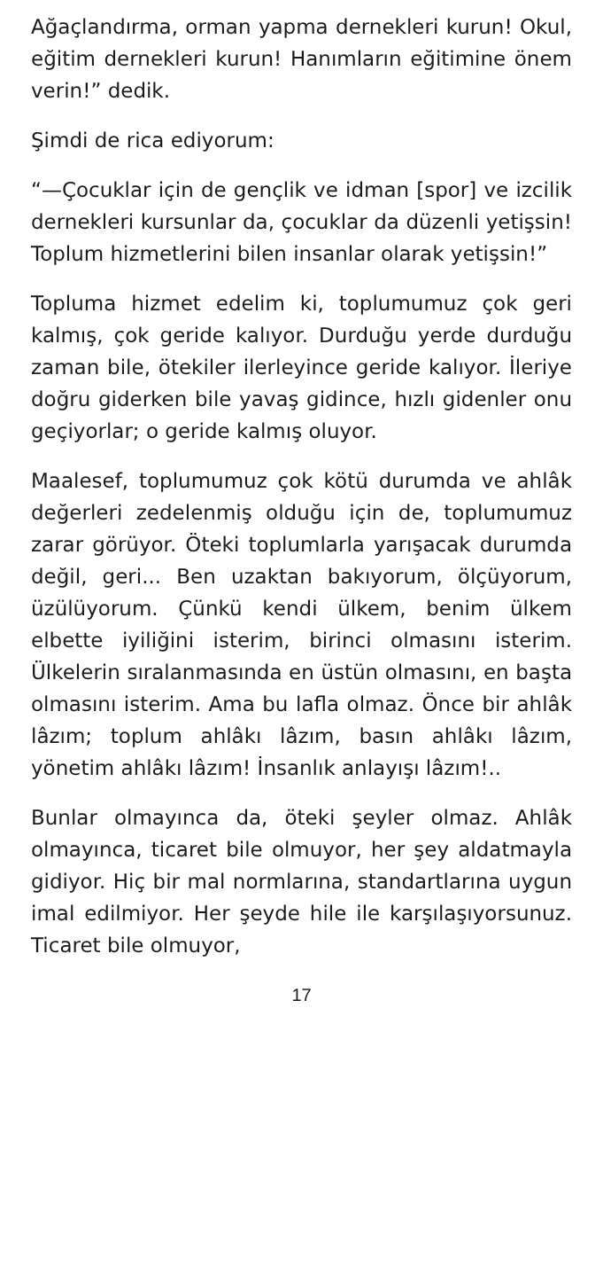Ağaçlandırma, orman yapma dernekleri kurun! Okul, eğitim dernekleri kurun! Hanımların eğitimine önem verin!” dedik.
Şimdi de rica ediyorum:
“—Çocuklar için de gençlik ve idman [spor] ve izcilik dernekleri kursunlar da, çocuklar da düzenli yetişsin! Toplum hizmetlerini bilen insanlar olarak yetişsin!”
Topluma hizmet edelim ki, toplumumuz çok geri kalmış, çok geride kalıyor. Durduğu yerde durduğu zaman bile, ötekiler ilerleyince geride kalıyor. İleriye doğru giderken bile yavaş gidince, hızlı gidenler onu geçiyorlar; o geride kalmış oluyor.
Maalesef, toplumumuz çok kötü durumda ve ahlâk değerleri zedelenmiş olduğu için de, toplumumuz zarar görüyor. Öteki toplumlarla yarışacak durumda değil, geri... Ben uzaktan bakıyorum, ölçüyorum, üzülüyorum. Çünkü kendi ülkem, benim ülkem elbette iyiliğini isterim, birinci olmasını isterim. Ülkelerin sıralanmasında en üstün olmasını, en başta olmasını isterim. Ama bu lafla olmaz. Önce bir ahlâk lâzım; toplum ahlâkı lâzım, basın ahlâkı lâzım, yönetim ahlâkı lâzım! İnsanlık anlayışı lâzım!..
Bunlar olmayınca da, öteki şeyler olmaz. Ahlâk olmayınca, ticaret bile olmuyor, her şey aldatmayla gidiyor. Hiç bir mal normlarına, standartlarına uygun imal edilmiyor. Her şeyde hile ile karşılaşıyorsunuz. Ticaret bile olmuyor,
17